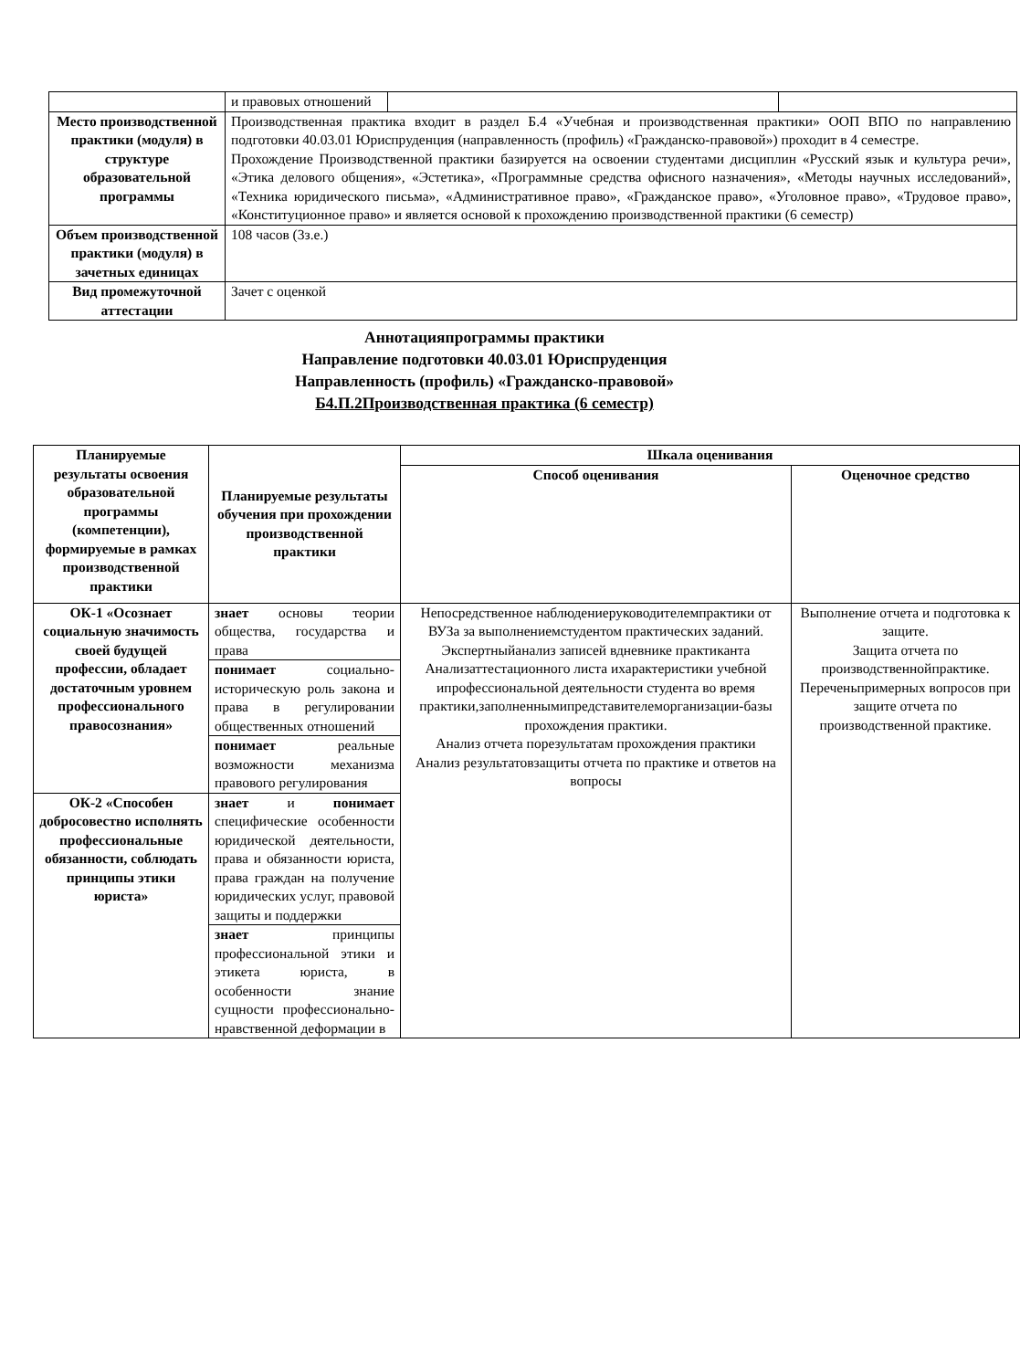| | и правовых отношений | | |
| Место производственной практики (модуля) в структуре образовательной программы | Производственная практика входит в раздел Б.4 «Учебная и производственная практики» ООП ВПО по направлению подготовки 40.03.01 Юриспруденция (направленность (профиль) «Гражданско-правовой») проходит в 4 семестре. Прохождение Производственной практики базируется на освоении студентами дисциплин «Русский язык и культура речи», «Этика делового общения», «Эстетика», «Программные средства офисного назначения», «Методы научных исследований», «Техника юридического письма», «Административное право», «Гражданское право», «Уголовное право», «Трудовое право», «Конституционное право» и является основой к прохождению производственной практики (6 семестр) | | |
| Объем производственной практики (модуля) в зачетных единицах | 108 часов (3з.е.) | | |
| Вид промежуточной аттестации | Зачет с оценкой | | |
Аннотацияпрограммы практики
Направление подготовки 40.03.01 Юриспруденция
Направленность (профиль) «Гражданско-правовой»
Б4.П.2Производственная практика (6 семестр)
| Планируемые результаты освоения образовательной программы (компетенции), формируемые в рамках производственной практики | Планируемые результаты обучения при прохождении производственной практики | Шкала оценивания | |
| --- | --- | --- | --- |
| | | Способ оценивания | Оценочное средство |
| ОК-1 «Осознает социальную значимость своей будущей профессии, обладает достаточным уровнем профессионального правосознания» | знает основы теории общества, государства и права | Непосредственное наблюдениеруководителемпрактики от ВУЗа за выполнениемстудентом практических заданий. Экспертныйанализ записей вдневнике практиканта Анализаттестационного листа ихарактеристики учебной ипрофессиональной деятельности студента во время практики,заполненнымипредставителеморганизации-базы прохождения практики. Анализ отчета порезультатам прохождения практики Анализ результатовзащиты отчета по практике и ответов на вопросы | Выполнение отчета и подготовка к защите. Защита отчета по производственнойпрактике. Переченьпримерных вопросов при защите отчета по производственной практике. |
| | понимает социально-историческую роль закона и права в регулировании общественных отношений | | |
| | понимает реальные возможности механизма правового регулирования | | |
| ОК-2 «Способен добросовестно исполнять профессиональные обязанности, соблюдать принципы этики юриста» | знает и понимает специфические особенности юридической деятельности, права и обязанности юриста, права граждан на получение юридических услуг, правовой защиты и поддержки | | |
| | знает принципы профессиональной этики и этикета юриста, в особенности знание сущности профессионально-нравственной деформации в | | |